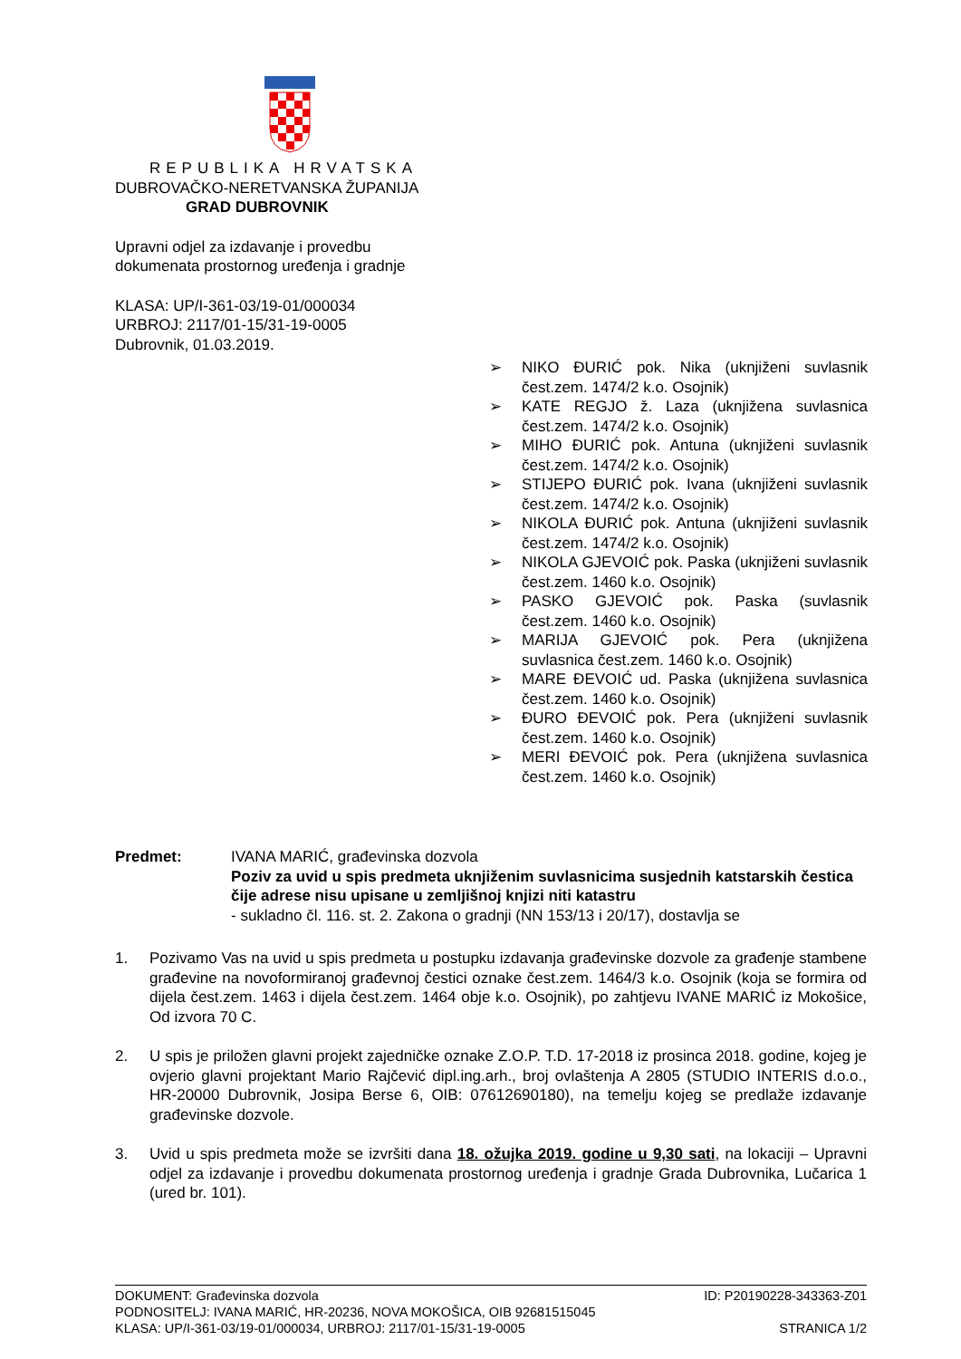REPUBLIKA HRVATSKA
DUBROVAČKO-NERETVANSKA ŽUPANIJA
GRAD DUBROVNIK
Upravni odjel za izdavanje i provedbu
dokumenata prostornog uređenja i gradnje
KLASA: UP/I-361-03/19-01/000034
URBROJ: 2117/01-15/31-19-0005
Dubrovnik, 01.03.2019.
➢ NIKO ĐURIĆ pok. Nika (uknjiženi suvlasnik čest.zem. 1474/2 k.o. Osojnik)
➢ KATE REGJO ž. Laza (uknjižena suvlasnica čest.zem. 1474/2 k.o. Osojnik)
➢ MIHO ĐURIĆ pok. Antuna (uknjiženi suvlasnik čest.zem. 1474/2 k.o. Osojnik)
➢ STIJEPO ĐURIĆ pok. Ivana (uknjiženi suvlasnik čest.zem. 1474/2 k.o. Osojnik)
➢ NIKOLA ĐURIĆ pok. Antuna (uknjiženi suvlasnik čest.zem. 1474/2 k.o. Osojnik)
➢ NIKOLA GJEVOIĆ pok. Paska (uknjiženi suvlasnik čest.zem. 1460 k.o. Osojnik)
➢ PASKO GJEVOIĆ pok. Paska (suvlasnik čest.zem. 1460 k.o. Osojnik)
➢ MARIJA GJEVOIĆ pok. Pera (uknjižena suvlasnica čest.zem. 1460 k.o. Osojnik)
➢ MARE ĐEVOIĆ ud. Paska (uknjižena suvlasnica čest.zem. 1460 k.o. Osojnik)
➢ ĐURO ĐEVOIĆ pok. Pera (uknjiženi suvlasnik čest.zem. 1460 k.o. Osojnik)
➢ MERI ĐEVOIĆ pok. Pera (uknjižena suvlasnica čest.zem. 1460 k.o. Osojnik)
Predmet: IVANA MARIĆ, građevinska dozvola
Poziv za uvid u spis predmeta uknjiženim suvlasnicima susjednih katstarskih čestica čije adrese nisu upisane u zemljišnoj knjizi niti katastru
- sukladno čl. 116. st. 2. Zakona o gradnji (NN 153/13 i 20/17), dostavlja se
1. Pozivamo Vas na uvid u spis predmeta u postupku izdavanja građevinske dozvole za građenje stambene građevine na novoformiranoj građevnoj čestici oznake čest.zem. 1464/3 k.o. Osojnik (koja se formira od dijela čest.zem. 1463 i dijela čest.zem. 1464 obje k.o. Osojnik), po zahtjevu IVANE MARIĆ iz Mokošice, Od izvora 70 C.
2. U spis je priložen glavni projekt zajedničke oznake Z.O.P. T.D. 17-2018 iz prosinca 2018. godine, kojeg je ovjerio glavni projektant Mario Rajčević dipl.ing.arh., broj ovlaštenja A 2805 (STUDIO INTERIS d.o.o., HR-20000 Dubrovnik, Josipa Berse 6, OIB: 07612690180), na temelju kojeg se predlaže izdavanje građevinske dozvole.
3. Uvid u spis predmeta može se izvršiti dana 18. ožujka 2019. godine u 9,30 sati, na lokaciji – Upravni odjel za izdavanje i provedbu dokumenata prostornog uređenja i gradnje Grada Dubrovnika, Lučarica 1 (ured br. 101).
DOKUMENT: Građevinska dozvola ID: P20190228-343363-Z01
PODNOSITELJ: IVANA MARIĆ, HR-20236, NOVA MOKOŠICA, OIB 92681515045
KLASA: UP/I-361-03/19-01/000034, URBROJ: 2117/01-15/31-19-0005 STRANICA 1/2